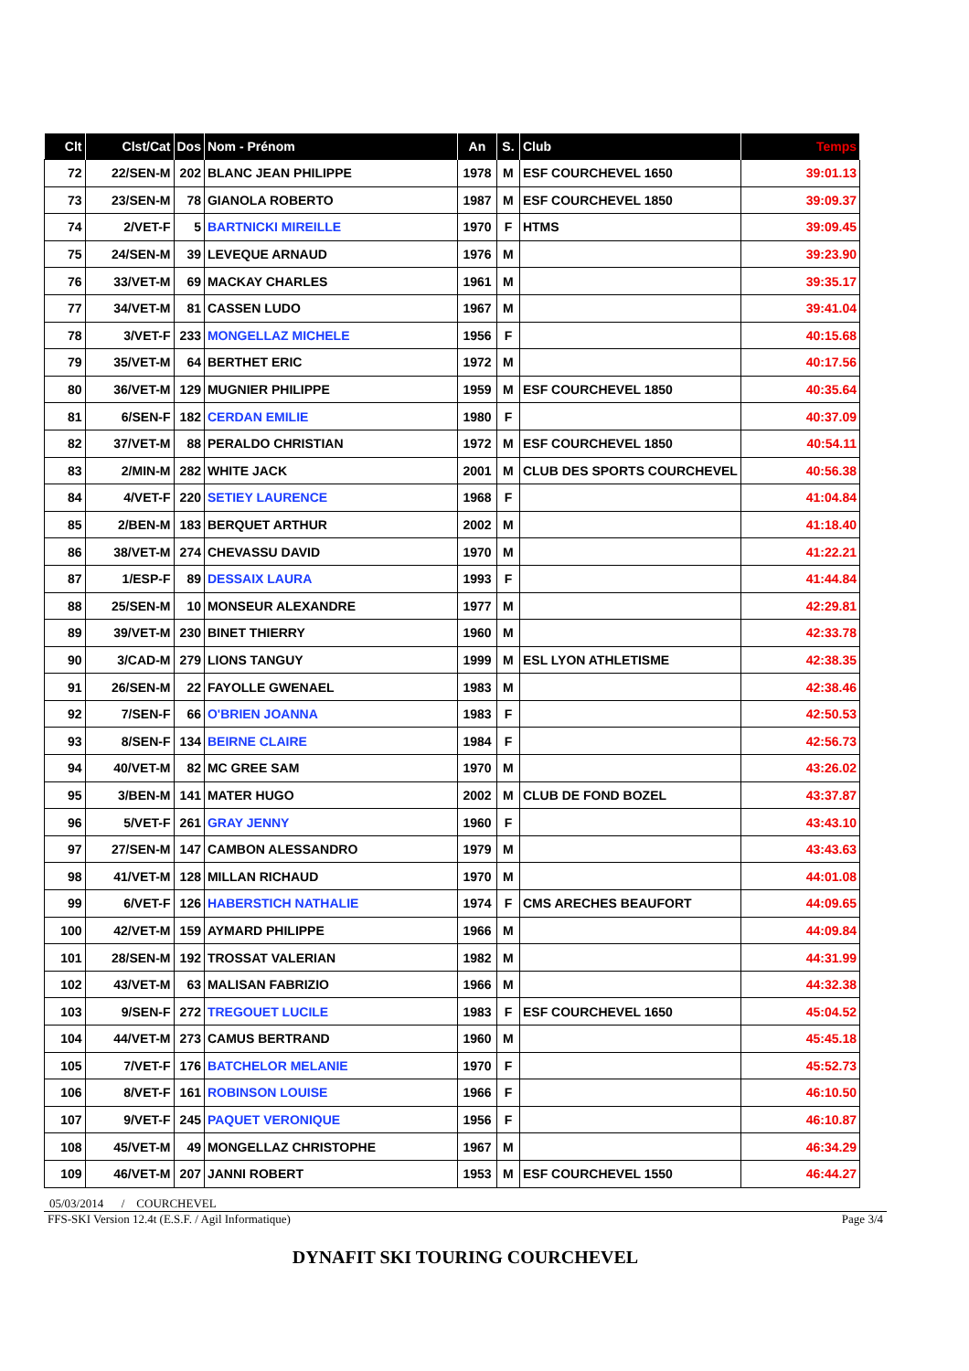| Clt | Clst/Cat | Dos | Nom - Prénom | An | S. | Club | Temps |
| --- | --- | --- | --- | --- | --- | --- | --- |
| 72 | 22/SEN-M | 202 | BLANC JEAN PHILIPPE | 1978 | M | ESF COURCHEVEL 1650 | 39:01.13 |
| 73 | 23/SEN-M | 78 | GIANOLA ROBERTO | 1987 | M | ESF COURCHEVEL 1850 | 39:09.37 |
| 74 | 2/VET-F | 5 | BARTNICKI MIREILLE | 1970 | F | HTMS | 39:09.45 |
| 75 | 24/SEN-M | 39 | LEVEQUE ARNAUD | 1976 | M | | 39:23.90 |
| 76 | 33/VET-M | 69 | MACKAY CHARLES | 1961 | M | | 39:35.17 |
| 77 | 34/VET-M | 81 | CASSEN LUDO | 1967 | M | | 39:41.04 |
| 78 | 3/VET-F | 233 | MONGELLAZ MICHELE | 1956 | F | | 40:15.68 |
| 79 | 35/VET-M | 64 | BERTHET ERIC | 1972 | M | | 40:17.56 |
| 80 | 36/VET-M | 129 | MUGNIER PHILIPPE | 1959 | M | ESF COURCHEVEL 1850 | 40:35.64 |
| 81 | 6/SEN-F | 182 | CERDAN EMILIE | 1980 | F | | 40:37.09 |
| 82 | 37/VET-M | 88 | PERALDO CHRISTIAN | 1972 | M | ESF COURCHEVEL 1850 | 40:54.11 |
| 83 | 2/MIN-M | 282 | WHITE JACK | 2001 | M | CLUB DES SPORTS COURCHEVEL | 40:56.38 |
| 84 | 4/VET-F | 220 | SETIEY LAURENCE | 1968 | F | | 41:04.84 |
| 85 | 2/BEN-M | 183 | BERQUET ARTHUR | 2002 | M | | 41:18.40 |
| 86 | 38/VET-M | 274 | CHEVASSU DAVID | 1970 | M | | 41:22.21 |
| 87 | 1/ESP-F | 89 | DESSAIX LAURA | 1993 | F | | 41:44.84 |
| 88 | 25/SEN-M | 10 | MONSEUR ALEXANDRE | 1977 | M | | 42:29.81 |
| 89 | 39/VET-M | 230 | BINET THIERRY | 1960 | M | | 42:33.78 |
| 90 | 3/CAD-M | 279 | LIONS TANGUY | 1999 | M | ESL LYON ATHLETISME | 42:38.35 |
| 91 | 26/SEN-M | 22 | FAYOLLE GWENAEL | 1983 | M | | 42:38.46 |
| 92 | 7/SEN-F | 66 | O'BRIEN JOANNA | 1983 | F | | 42:50.53 |
| 93 | 8/SEN-F | 134 | BEIRNE CLAIRE | 1984 | F | | 42:56.73 |
| 94 | 40/VET-M | 82 | MC GREE SAM | 1970 | M | | 43:26.02 |
| 95 | 3/BEN-M | 141 | MATER HUGO | 2002 | M | CLUB DE FOND BOZEL | 43:37.87 |
| 96 | 5/VET-F | 261 | GRAY JENNY | 1960 | F | | 43:43.10 |
| 97 | 27/SEN-M | 147 | CAMBON ALESSANDRO | 1979 | M | | 43:43.63 |
| 98 | 41/VET-M | 128 | MILLAN RICHAUD | 1970 | M | | 44:01.08 |
| 99 | 6/VET-F | 126 | HABERSTICH NATHALIE | 1974 | F | CMS ARECHES BEAUFORT | 44:09.65 |
| 100 | 42/VET-M | 159 | AYMARD PHILIPPE | 1966 | M | | 44:09.84 |
| 101 | 28/SEN-M | 192 | TROSSAT VALERIAN | 1982 | M | | 44:31.99 |
| 102 | 43/VET-M | 63 | MALISAN FABRIZIO | 1966 | M | | 44:32.38 |
| 103 | 9/SEN-F | 272 | TREGOUET LUCILE | 1983 | F | ESF COURCHEVEL 1650 | 45:04.52 |
| 104 | 44/VET-M | 273 | CAMUS BERTRAND | 1960 | M | | 45:45.18 |
| 105 | 7/VET-F | 176 | BATCHELOR MELANIE | 1970 | F | | 45:52.73 |
| 106 | 8/VET-F | 161 | ROBINSON LOUISE | 1966 | F | | 46:10.50 |
| 107 | 9/VET-F | 245 | PAQUET VERONIQUE | 1956 | F | | 46:10.87 |
| 108 | 45/VET-M | 49 | MONGELLAZ CHRISTOPHE | 1967 | M | | 46:34.29 |
| 109 | 46/VET-M | 207 | JANNI ROBERT | 1953 | M | ESF COURCHEVEL 1550 | 46:44.27 |
05/03/2014 / COURCHEVEL
FFS-SKI Version 12.4t (E.S.F. / Agil Informatique) Page 3/4
DYNAFIT SKI TOURING COURCHEVEL